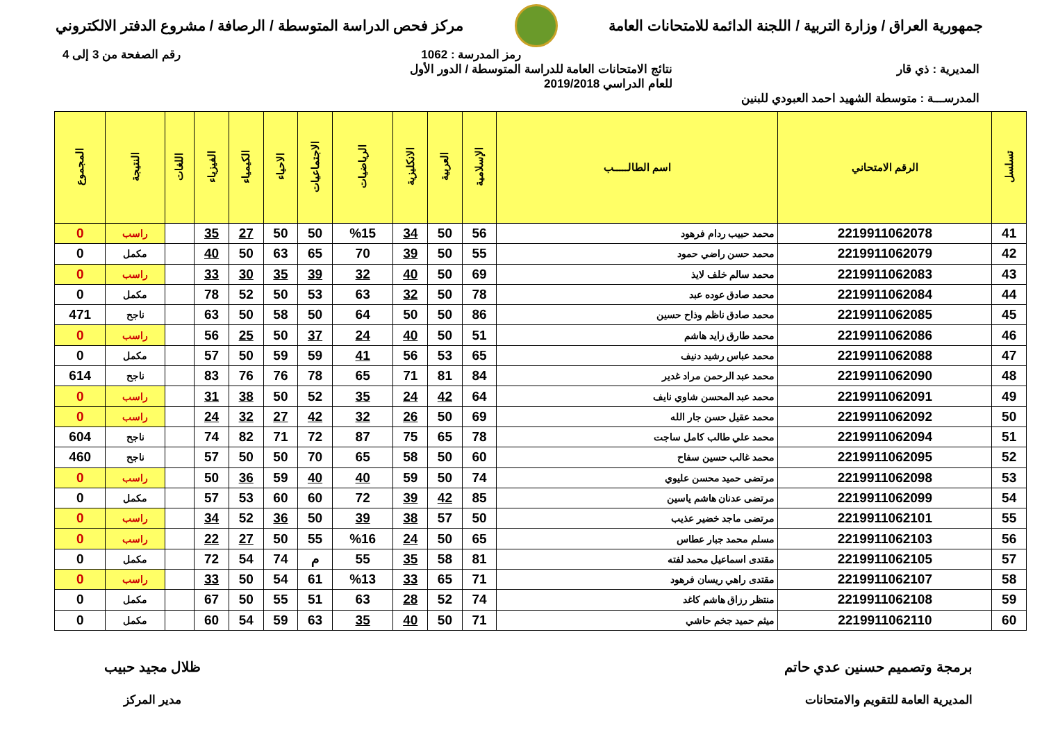جمهورية العراق / وزارة التربية / اللجنة الدائمة للامتحانات العامة
مركز فحص الدراسة المتوسطة / الرصافة / مشروع الدفتر الالكتروني
رمز المدرسة : 1062 رقم الصفحة من 3 إلى 4
المديرية : ذي قار نتائج الامتحانات العامة للدراسة المتوسطة / الدور الأول
للعام الدراسي 2019/2018
المدرســـة : متوسطة الشهيد احمد العبودي للبنين
| تسلسل | الرقم الامتحاني | اسم الطالـــــب | الإسلامية | العربية | الانكليزية | الرياضيات | الاجتماعيات | الاحياء | الكيمياء | الفيزياء | اللغات | النتيجة | المجموع |
| --- | --- | --- | --- | --- | --- | --- | --- | --- | --- | --- | --- | --- | --- |
| 41 | 2219911062078 | محمد حبيب ردام فرهود | 56 | 50 | 34 | %15 | 50 | 50 | 27 | 35 | | راسب | 0 |
| 42 | 2219911062079 | محمد حسن راضي حمود | 55 | 50 | 39 | 70 | 65 | 63 | 50 | 40 | | مكمل | 0 |
| 43 | 2219911062083 | محمد سالم خلف لايذ | 69 | 50 | 40 | 32 | 39 | 35 | 30 | 33 | | راسب | 0 |
| 44 | 2219911062084 | محمد صادق عوده عبد | 78 | 50 | 32 | 63 | 53 | 50 | 52 | 78 | | مكمل | 0 |
| 45 | 2219911062085 | محمد صادق ناظم وذاح حسين | 86 | 50 | 50 | 64 | 50 | 58 | 50 | 63 | | ناجح | 471 |
| 46 | 2219911062086 | محمد طارق زايد هاشم | 51 | 50 | 40 | 24 | 37 | 50 | 25 | 56 | | راسب | 0 |
| 47 | 2219911062088 | محمد عباس رشيد دنيف | 65 | 53 | 56 | 41 | 59 | 59 | 50 | 57 | | مكمل | 0 |
| 48 | 2219911062090 | محمد عبد الرحمن مراد غدير | 84 | 81 | 71 | 65 | 78 | 76 | 76 | 83 | | ناجح | 614 |
| 49 | 2219911062091 | محمد عبد المحسن شاوي نايف | 64 | 42 | 24 | 35 | 52 | 50 | 38 | 31 | | راسب | 0 |
| 50 | 2219911062092 | محمد عقيل حسن جار الله | 69 | 50 | 26 | 32 | 42 | 27 | 32 | 24 | | راسب | 0 |
| 51 | 2219911062094 | محمد علي طالب كامل ساجت | 78 | 65 | 75 | 87 | 72 | 71 | 82 | 74 | | ناجح | 604 |
| 52 | 2219911062095 | محمد غالب حسين سفاح | 60 | 50 | 58 | 65 | 70 | 50 | 50 | 57 | | ناجح | 460 |
| 53 | 2219911062098 | مرتضى حميد محسن عليوي | 74 | 50 | 59 | 40 | 40 | 59 | 36 | 50 | | راسب | 0 |
| 54 | 2219911062099 | مرتضى عدنان هاشم ياسين | 85 | 42 | 39 | 72 | 60 | 60 | 53 | 57 | | مكمل | 0 |
| 55 | 2219911062101 | مرتضى ماجد خضير عذيب | 50 | 57 | 38 | 39 | 50 | 36 | 52 | 34 | | راسب | 0 |
| 56 | 2219911062103 | مسلم محمد جبار عطاس | 65 | 50 | 24 | %16 | 55 | 50 | 27 | 22 | | راسب | 0 |
| 57 | 2219911062105 | مقتدى اسماعيل محمد لفته | 81 | 58 | 35 | 55 | م | 74 | 54 | 72 | | مكمل | 0 |
| 58 | 2219911062107 | مقتدى راهي ريسان فرهود | 71 | 65 | 33 | %13 | 61 | 54 | 50 | 33 | | راسب | 0 |
| 59 | 2219911062108 | منتظر رزاق هاشم كاغد | 74 | 52 | 28 | 63 | 51 | 55 | 50 | 67 | | مكمل | 0 |
| 60 | 2219911062110 | ميثم حميد جخم حاشي | 71 | 50 | 40 | 35 | 63 | 59 | 54 | 60 | | مكمل | 0 |
برمجة وتصميم حسنين عدي حاتم
المديرية العامة للتقويم والامتحانات
ظلال مجيد حبيب
مدير المركز